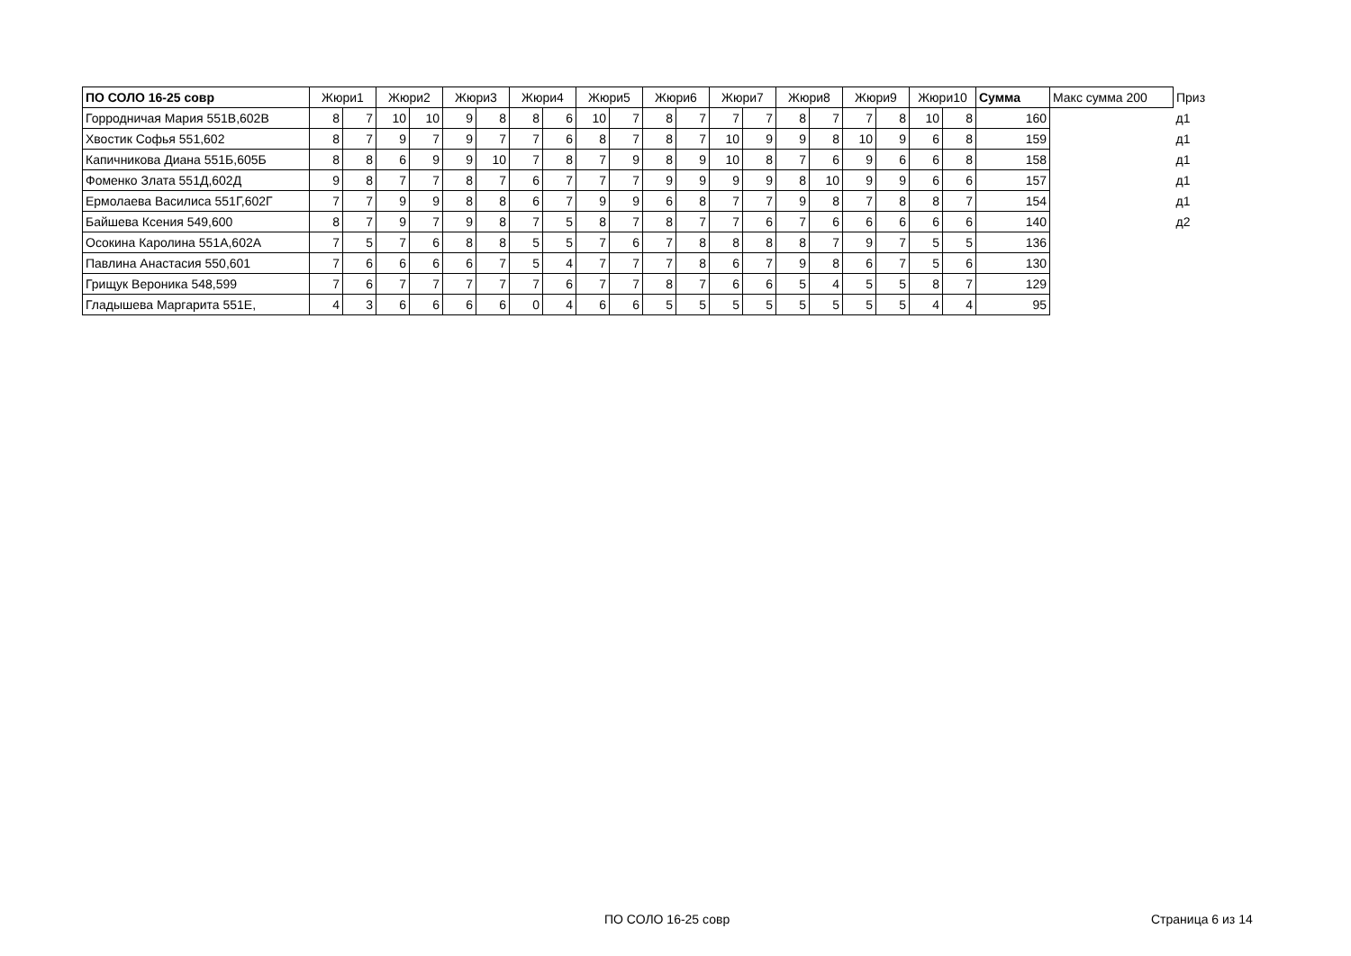| ПО СОЛО 16-25 совр | Жюри1 | | Жюри2 | | Жюри3 | | Жюри4 | | Жюри5 | | Жюри6 | | Жюри7 | | Жюри8 | | Жюри9 | | Жюри10 | | Сумма | Макс сумма 200 | Приз |
| --- | --- | --- | --- | --- | --- | --- | --- | --- | --- | --- | --- | --- | --- | --- | --- | --- | --- | --- | --- | --- | --- | --- | --- |
| Горродничая Мария 551В,602В | 8 | 7 | 10 | 10 | 9 | 8 | 8 | 6 | 10 | 7 | 8 | 7 | 7 | 7 | 8 | 7 | 7 | 8 | 10 | 8 | 160 | | д1 |
| Хвостик Софья 551,602 | 8 | 7 | 9 | 7 | 9 | 7 | 7 | 6 | 8 | 7 | 8 | 7 | 10 | 9 | 9 | 8 | 10 | 9 | 6 | 8 | 159 | | д1 |
| Капичникова Диана 551Б,605Б | 8 | 8 | 6 | 9 | 9 | 10 | 7 | 8 | 7 | 9 | 8 | 9 | 10 | 8 | 7 | 6 | 9 | 6 | 6 | 8 | 158 | | д1 |
| Фоменко Злата 551Д,602Д | 9 | 8 | 7 | 7 | 8 | 7 | 6 | 7 | 7 | 7 | 9 | 9 | 9 | 9 | 8 | 10 | 9 | 9 | 6 | 6 | 157 | | д1 |
| Ермолаева Василиса 551Г,602Г | 7 | 7 | 9 | 9 | 8 | 8 | 6 | 7 | 9 | 9 | 6 | 8 | 7 | 7 | 9 | 8 | 7 | 8 | 8 | 7 | 154 | | д1 |
| Байшева Ксения 549,600 | 8 | 7 | 9 | 7 | 9 | 8 | 7 | 5 | 8 | 7 | 8 | 7 | 7 | 6 | 7 | 6 | 6 | 6 | 6 | 6 | 140 | | д2 |
| Осокина Каролина 551А,602А | 7 | 5 | 7 | 6 | 8 | 8 | 5 | 5 | 7 | 6 | 7 | 8 | 8 | 8 | 8 | 7 | 9 | 7 | 5 | 5 | 136 | | |
| Павлина Анастасия 550,601 | 7 | 6 | 6 | 6 | 6 | 7 | 5 | 4 | 7 | 7 | 7 | 8 | 6 | 7 | 9 | 8 | 6 | 7 | 5 | 6 | 130 | | |
| Грищук Вероника 548,599 | 7 | 6 | 7 | 7 | 7 | 7 | 7 | 6 | 7 | 7 | 8 | 7 | 6 | 6 | 5 | 4 | 5 | 5 | 8 | 7 | 129 | | |
| Гладышева Маргарита 551Е, | 4 | 3 | 6 | 6 | 6 | 6 | 0 | 4 | 6 | 6 | 5 | 5 | 5 | 5 | 5 | 5 | 5 | 5 | 4 | 4 | 95 | | |
ПО СОЛО 16-25 совр Страница 6 из 14